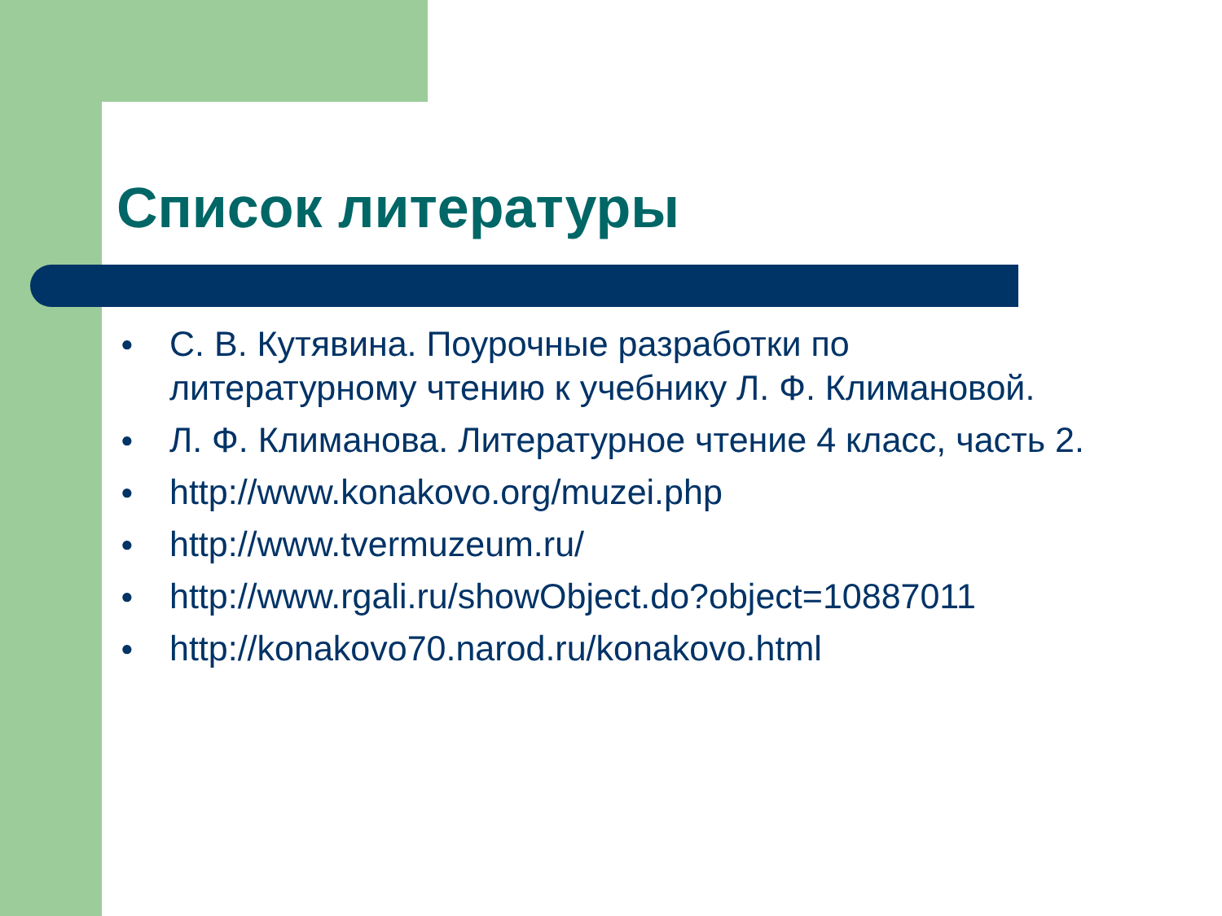Список литературы
● С. В. Кутявина. Поурочные разработки по литературному чтению к учебнику Л. Ф. Климановой.
● Л. Ф. Климанова. Литературное чтение 4 класс, часть 2.
● http://www.konakovo.org/muzei.php
● http://www.tvermuzeum.ru/
● http://www.rgali.ru/showObject.do?object=10887011
● http://konakovo70.narod.ru/konakovo.html